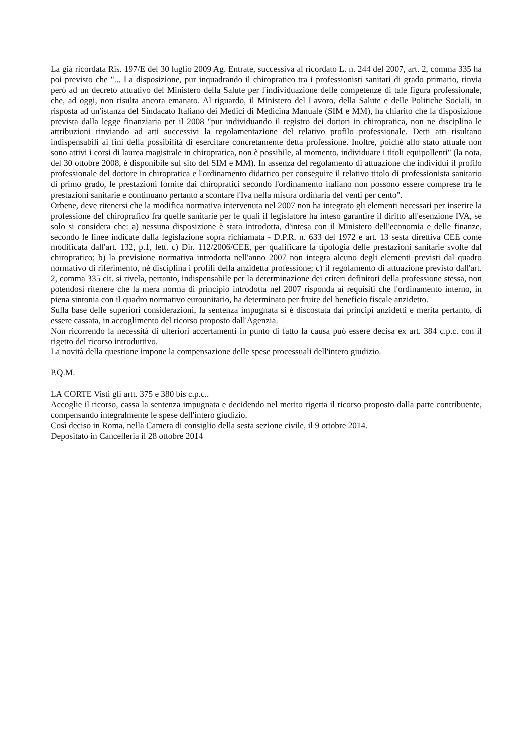La già ricordata Ris. 197/E del 30 luglio 2009 Ag. Entrate, successiva al ricordato L. n. 244 del 2007, art. 2, comma 335 ha poi previsto che "... La disposizione, pur inquadrando il chiropratico tra i professionisti sanitari di grado primario, rinvia però ad un decreto attuativo del Ministero della Salute per l'individuazione delle competenze di tale figura professionale, che, ad oggi, non risulta ancora emanato. Al riguardo, il Ministero del Lavoro, della Salute e delle Politiche Sociali, in risposta ad un'istanza del Sindacato Italiano dei Medici di Medicina Manuale (SIM e MM), ha chiarito che la disposizione prevista dalla legge finanziaria per il 2008 "pur individuando il registro dei dottori in chiropratica, non ne disciplina le attribuzioni rinviando ad atti successivi la regolamentazione del relativo profilo professionale. Detti atti risultano indispensabili ai fini della possibilità di esercitare concretamente detta professione. Inoltre, poichè allo stato attuale non sono attivi i corsi di laurea magistrale in chiropratica, non è possibile, al momento, individuare i titoli equipollenti" (la nota, del 30 ottobre 2008, è disponibile sul sito del SIM e MM). In assenza del regolamento di attuazione che individui il profilo professionale del dottore in chiropratica e l'ordinamento didattico per conseguire il relativo titolo di professionista sanitario di primo grado, le prestazioni fornite dai chiropratici secondo l'ordinamento italiano non possono essere comprese tra le prestazioni sanitarie e continuano pertanto a scontare l'Iva nella misura ordinaria del venti per cento".
Orbene, deve ritenersi che la modifica normativa intervenuta nel 2007 non ha integrato gli elementi necessari per inserire la professione del chiroprafico fra quelle sanitarie per le quali il legislatore ha inteso garantire il diritto all'esenzione IVA, se solo si considera che: a) nessuna disposizione è stata introdotta, d'intesa con il Ministero dell'economia e delle finanze, secondo le linee indicate dalla legislazione sopra richiamata - D.P.R. n. 633 del 1972 e art. 13 sesta direttiva CEE come modificata dall'art. 132, p.1, lett. c) Dir. 112/2006/CEE, per qualificare la tipologia delle prestazioni sanitarie svolte dal chiropratico; b) la previsione normativa introdotta nell'anno 2007 non integra alcuno degli elementi previsti dal quadro normativo di riferimento, nè disciplina i profili della anzidetta professione; c) il regolamento di attuazione previsto dall'art. 2, comma 335 cit. si rivela, pertanto, indispensabile per la determinazione dei criteri definitori della professione stessa, non potendosi ritenere che la mera norma di principio introdotta nel 2007 risponda ai requisiti che l'ordinamento interno, in piena sintonia con il quadro normativo eurounitario, ha determinato per fruire del beneficio fiscale anzidetto.
Sulla base delle superiori considerazioni, la sentenza impugnata si è discostata dai principi anzidetti e merita pertanto, di essere cassata, in accoglimento del ricorso proposto dall'Agenzia.
Non ricorrendo la necessità di ulteriori accertamenti in punto di fatto la causa può essere decisa ex art. 384 c.p.c. con il rigetto del ricorso introduttivo.
La novità della questione impone la compensazione delle spese processuali dell'intero giudizio.
P.Q.M.
LA CORTE Visti gli artt. 375 e 380 bis c.p.c..
Accoglie il ricorso, cassa la sentenza impugnata e decidendo nel merito rigetta il ricorso proposto dalla parte contribuente, compensando integralmente le spese dell'intero giudizio.
Così deciso in Roma, nella Camera di consiglio della sesta sezione civile, il 9 ottobre 2014.
Depositato in Cancelleria il 28 ottobre 2014